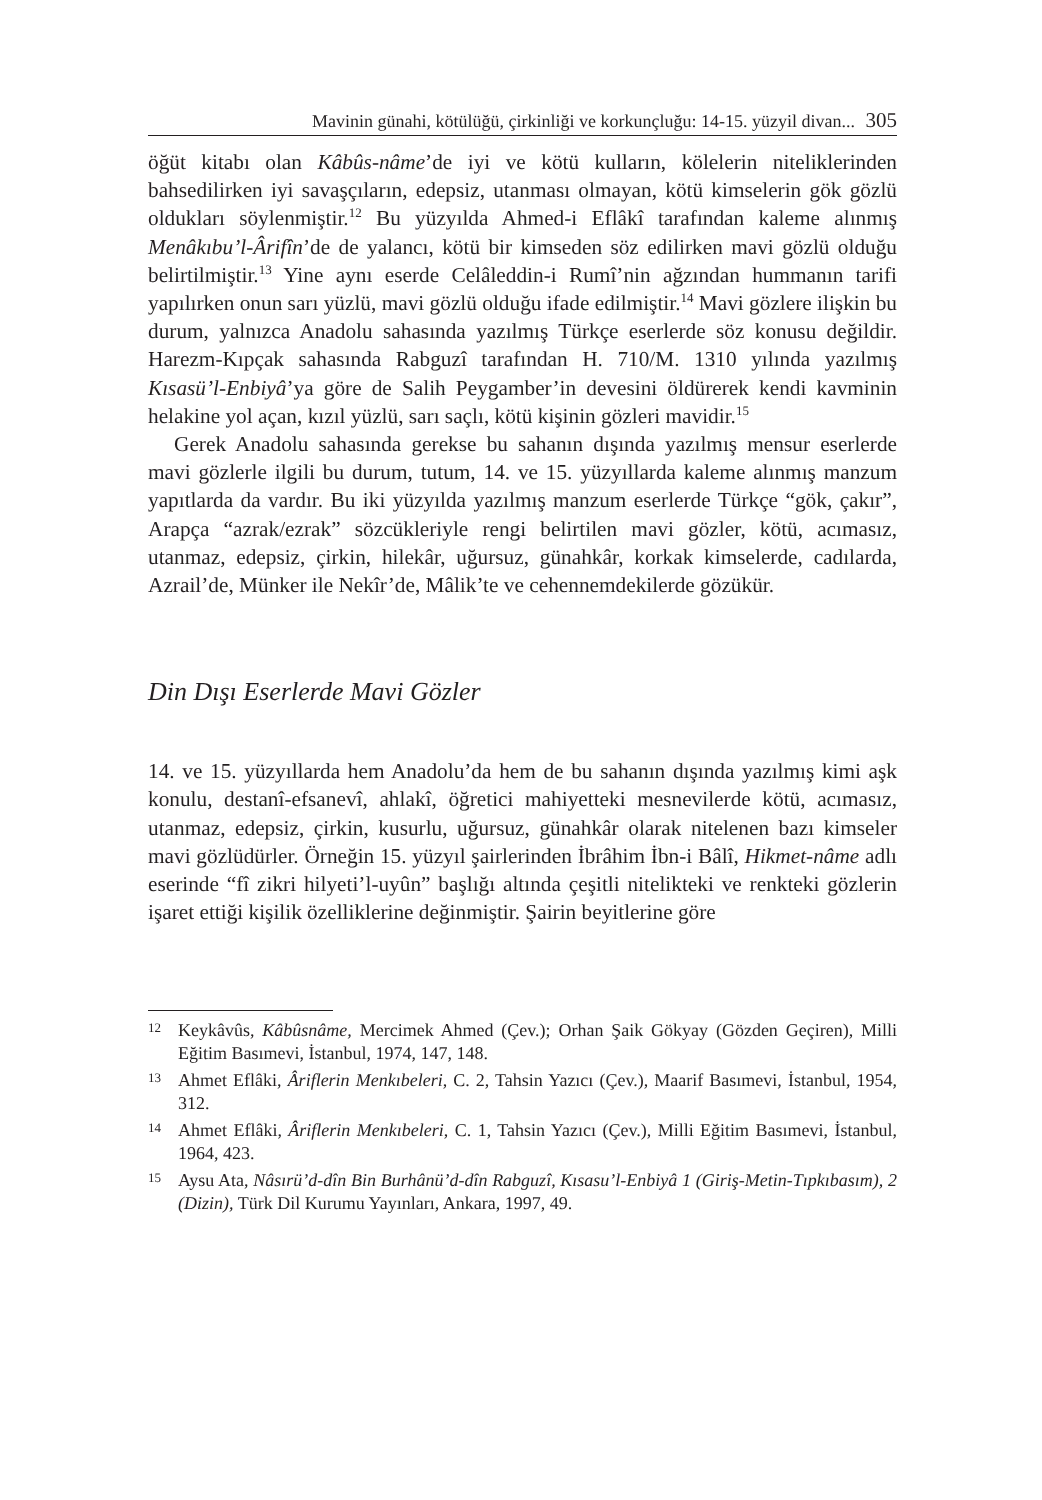Mavinin günahi, kötülüğü, çirkinliği ve korkunçluğu: 14-15. yüzyil divan... 305
öğüt kitabı olan Kâbûs-nâme’de iyi ve kötü kulların, kölelerin nitelik­lerinden bahsedilirken iyi savaşçıların, edepsiz, utanması olmayan, kötü kimselerin gök gözlü oldukları söylenmiştir.<sup>12</sup> Bu yüzyılda Ahmed-i Eflâkî tarafından kaleme alınmış Menâkıbu’l-Ârifîn’de de yalancı, kötü bir kimseden söz edilirken mavi gözlü olduğu belirtilmiştir.<sup>13</sup> Yine aynı eserde Celâleddin-i Rumî’nin ağzından hummanın tarifi yapılırken onun sarı yüzlü, mavi gözlü olduğu ifade edilmiştir.<sup>14</sup> Mavi gözlere ilişkin bu durum, yalnızca Anadolu sahasında yazılmış Türkçe eserlerde söz ko­nusu değildir. Harezm-Kıpçak sahasında Rabguzî tarafından H. 710/M. 1310 yılında yazılmış Kısasü’l-Enbiyâ’ya göre de Salih Peygamber’in devesini öldürerek kendi kavminin helakine yol açan, kızıl yüzlü, sarı saçlı, kötü kişinin gözleri mavidir.<sup>15</sup>
Gerek Anadolu sahasında gerekse bu sahanın dışında yazılmış men­sur eserlerde mavi gözlerle ilgili bu durum, tutum, 14. ve 15. yüzyıllarda kaleme alınmış manzum yapıtlarda da vardır. Bu iki yüzyılda yazılmış manzum eserlerde Türkçe “gök, çakır”, Arapça “azrak/ezrak” sözcükle­riyle rengi belirtilen mavi gözler, kötü, acımasız, utanmaz, edepsiz, çir­kin, hilekâr, uğursuz, günahkâr, korkak kimselerde, cadılarda, Azrail’de, Münker ile Nekîr’de, Mâlik’te ve cehennemdekilerde gözükür.
Din Dışı Eserlerde Mavi Gözler
14. ve 15. yüzyıllarda hem Anadolu’da hem de bu sahanın dışında yazılmış kimi aşk konulu, destanî-efsanevî, ahlakî, öğretici mahiyetteki mesnevilerde kötü, acımasız, utanmaz, edepsiz, çirkin, kusurlu, uğursuz, günahkâr olarak nitelenen bazı kimseler mavi gözlüdürler. Örneğin 15. yüzyıl şairlerinden İbrâhim İbn-i Bâlî, Hikmet-nâme adlı eserinde “fî zikri hilyeti’l-uyûn” başlığı altında çeşitli nitelikteki ve renkteki gözle­rin işaret ettiği kişilik özelliklerine değinmiştir. Şairin beyitlerine göre
12 Keykâvûs, Kâbûsnâme, Mercimek Ahmed (Çev.); Orhan Şaik Gökyay (Gözden Geçiren), Milli Eğitim Basımevi, İstanbul, 1974, 147, 148.
13 Ahmet Eflâki, Âriflerin Menkıbeleri, C. 2, Tahsin Yazıcı (Çev.), Maarif Basımevi, İstanbul, 1954, 312.
14 Ahmet Eflâki, Âriflerin Menkıbeleri, C. 1, Tahsin Yazıcı (Çev.), Milli Eğitim Basımevi, İstanbul, 1964, 423.
15 Aysu Ata, Nâsırü’d-dîn Bin Burhânü’d-dîn Rabguzî, Kısasu’l-Enbiyâ 1 (Giriş-Metin-Tıpkıbasım), 2 (Dizin), Türk Dil Kurumu Yayınları, Ankara, 1997, 49.